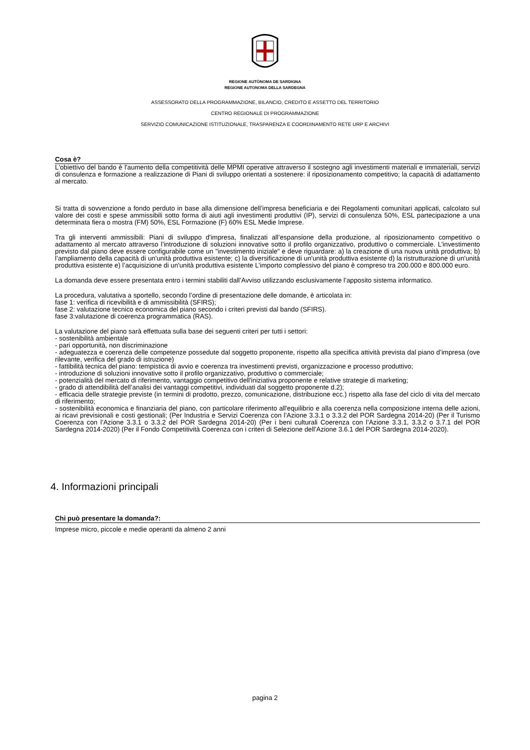REGIONE AUTÒNOMA DE SARDIGNA
REGIONE AUTONOMA DELLA SARDEGNA
ASSESSORATO DELLA PROGRAMMAZIONE, BILANCIO, CREDITO E ASSETTO DEL TERRITORIO
CENTRO REGIONALE DI PROGRAMMAZIONE
SERVIZIO COMUNICAZIONE ISTITUZIONALE, TRASPARENZA E COORDINAMENTO RETE URP E ARCHIVI
Cosa è?
L'obiettivo del bando è l'aumento della competitività delle MPMI operative attraverso il sostegno agli investimenti materiali e immateriali, servizi di consulenza e formazione a realizzazione di Piani di sviluppo orientati a sostenere: il riposizionamento competitivo; la capacità di adattamento al mercato.
Si tratta di sovvenzione a fondo perduto in base alla dimensione dell’impresa beneficiaria e dei Regolamenti comunitari applicati, calcolato sul valore dei costi e spese ammissibili sotto forma di aiuti agli investimenti produttivi (IP), servizi di consulenza 50%, ESL partecipazione a una determinata fiera o mostra (FM) 50%, ESL Formazione (F) 60% ESL Medie Imprese.
Tra gli interventi ammissibili: Piani di sviluppo d'impresa, finalizzati all’espansione della produzione, al riposizionamento competitivo o adattamento al mercato attraverso l’introduzione di soluzioni innovative sotto il profilo organizzativo, produttivo o commerciale. L’investimento previsto dal piano deve essere configurabile come un "investimento iniziale" e deve riguardare: a) la creazione di una nuova unità produttiva; b) l’ampliamento della capacità di un'unità produttiva esistente; c) la diversificazione di un'unità produttiva esistente d) la ristrutturazione di un'unità produttiva esistente e) l’acquisizione di un'unità produttiva esistente L’importo complessivo del piano è compreso tra 200.000 e 800.000 euro.
La domanda deve essere presentata entro i termini stabiliti dall’Avviso utilizzando esclusivamente l’apposito sistema informatico.
La procedura, valutativa a sportello, secondo l’ordine di presentazione delle domande, è articolata in:
fase 1: verifica di ricevibilità e di ammissibilità (SFIRS);
fase 2: valutazione tecnico economica del piano secondo i criteri previsti dal bando (SFIRS).
fase 3:valutazione di coerenza programmatica (RAS).
La valutazione del piano sarà effettuata sulla base dei seguenti criteri per tutti i settori:
- sostenibilità ambientale
- pari opportunità, non discriminazione
- adeguatezza e coerenza delle competenze possedute dal soggetto proponente, rispetto alla specifica attività prevista dal piano d’impresa (ove rilevante, verifica del grado di istruzione)
- fattibilità tecnica del piano: tempistica di avvio e coerenza tra investimenti previsti, organizzazione e processo produttivo;
- introduzione di soluzioni innovative sotto il profilo organizzativo, produttivo o commerciale;
- potenzialità del mercato di riferimento, vantaggio competitivo dell'iniziativa proponente e relative strategie di marketing;
- grado di attendibilità dell’analisi dei vantaggi competitivi, individuati dal soggetto proponente d.2);
- efficacia delle strategie previste (in termini di prodotto, prezzo, comunicazione, distribuzione ecc.) rispetto alla fase del ciclo di vita del mercato di riferimento;
- sostenibilità economica e finanziaria del piano, con particolare riferimento all'equilibrio e alla coerenza nella composizione interna delle azioni, ai ricavi previsionali e costi gestionali; (Per Industria e Servizi Coerenza con l’Azione 3.3.1 o 3.3.2 del POR Sardegna 2014-20) (Per il Turismo Coerenza con l’Azione 3.3.1 o 3.3.2 del POR Sardegna 2014-20) (Per i beni culturali Coerenza con l’Azione 3.3.1, 3.3.2 o 3.7.1 del POR Sardegna 2014-2020) (Per il Fondo Competitività Coerenza con i criteri di Selezione dell’Azione 3.6.1 del POR Sardegna 2014-2020).
4. Informazioni principali
Chi può presentare la domanda?:
Imprese micro, piccole e medie operanti da almeno 2 anni
pagina 2